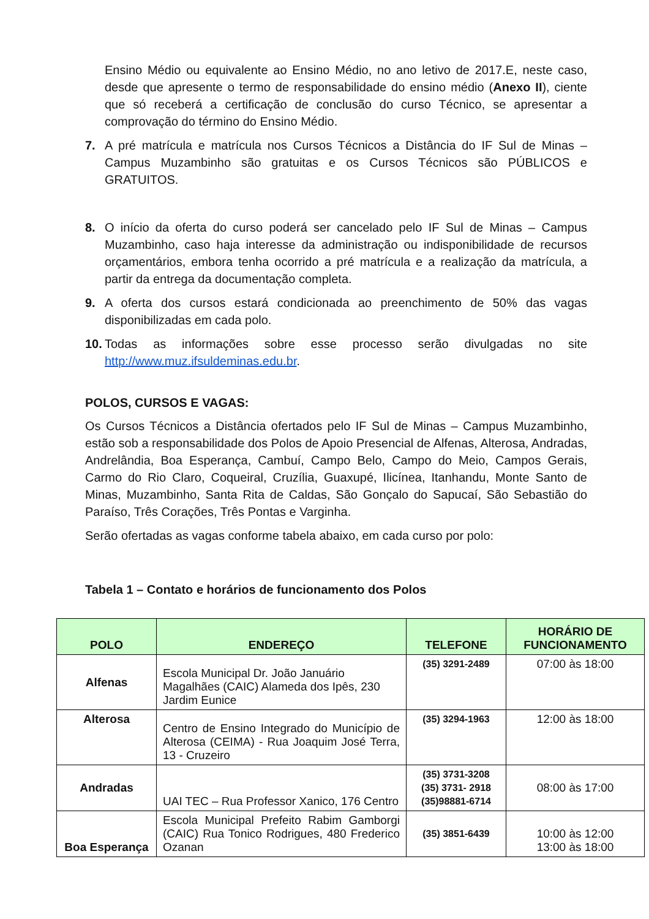Ensino Médio ou equivalente ao Ensino Médio, no ano letivo de 2017.E, neste caso, desde que apresente o termo de responsabilidade do ensino médio (Anexo II), ciente que só receberá a certificação de conclusão do curso Técnico, se apresentar a comprovação do término do Ensino Médio.
7. A pré matrícula e matrícula nos Cursos Técnicos a Distância do IF Sul de Minas – Campus Muzambinho são gratuitas e os Cursos Técnicos são PÚBLICOS e GRATUITOS.
8. O início da oferta do curso poderá ser cancelado pelo IF Sul de Minas – Campus Muzambinho, caso haja interesse da administração ou indisponibilidade de recursos orçamentários, embora tenha ocorrido a pré matrícula e a realização da matrícula, a partir da entrega da documentação completa.
9. A oferta dos cursos estará condicionada ao preenchimento de 50% das vagas disponibilizadas em cada polo.
10. Todas as informações sobre esse processo serão divulgadas no site http://www.muz.ifsuldeminas.edu.br.
POLOS, CURSOS E VAGAS:
Os Cursos Técnicos a Distância ofertados pelo IF Sul de Minas – Campus Muzambinho, estão sob a responsabilidade dos Polos de Apoio Presencial de Alfenas, Alterosa, Andradas, Andrelândia, Boa Esperança, Cambuí, Campo Belo, Campo do Meio, Campos Gerais, Carmo do Rio Claro, Coqueiral, Cruzília, Guaxupé, Ilicínea, Itanhandu, Monte Santo de Minas, Muzambinho, Santa Rita de Caldas, São Gonçalo do Sapucaí, São Sebastião do Paraíso, Três Corações, Três Pontas e Varginha.
Serão ofertadas as vagas conforme tabela abaixo, em cada curso por polo:
Tabela 1 – Contato e horários de funcionamento dos Polos
| POLO | ENDEREÇO | TELEFONE | HORÁRIO DE FUNCIONAMENTO |
| --- | --- | --- | --- |
| Alfenas | Escola Municipal Dr. João Januário Magalhães (CAIC) Alameda dos Ipês, 230 Jardim Eunice | (35) 3291-2489 | 07:00 às 18:00 |
| Alterosa | Centro de Ensino Integrado do Município de Alterosa (CEIMA) - Rua Joaquim José Terra, 13 - Cruzeiro | (35) 3294-1963 | 12:00 às 18:00 |
| Andradas | UAI TEC – Rua Professor Xanico, 176 Centro | (35) 3731-3208 (35) 3731- 2918 (35)98881-6714 | 08:00 às 17:00 |
| Boa Esperança | Escola Municipal Prefeito Rabim Gamborgi (CAIC) Rua Tonico Rodrigues, 480 Frederico Ozanan | (35) 3851-6439 | 10:00 às 12:00 13:00 às 18:00 |